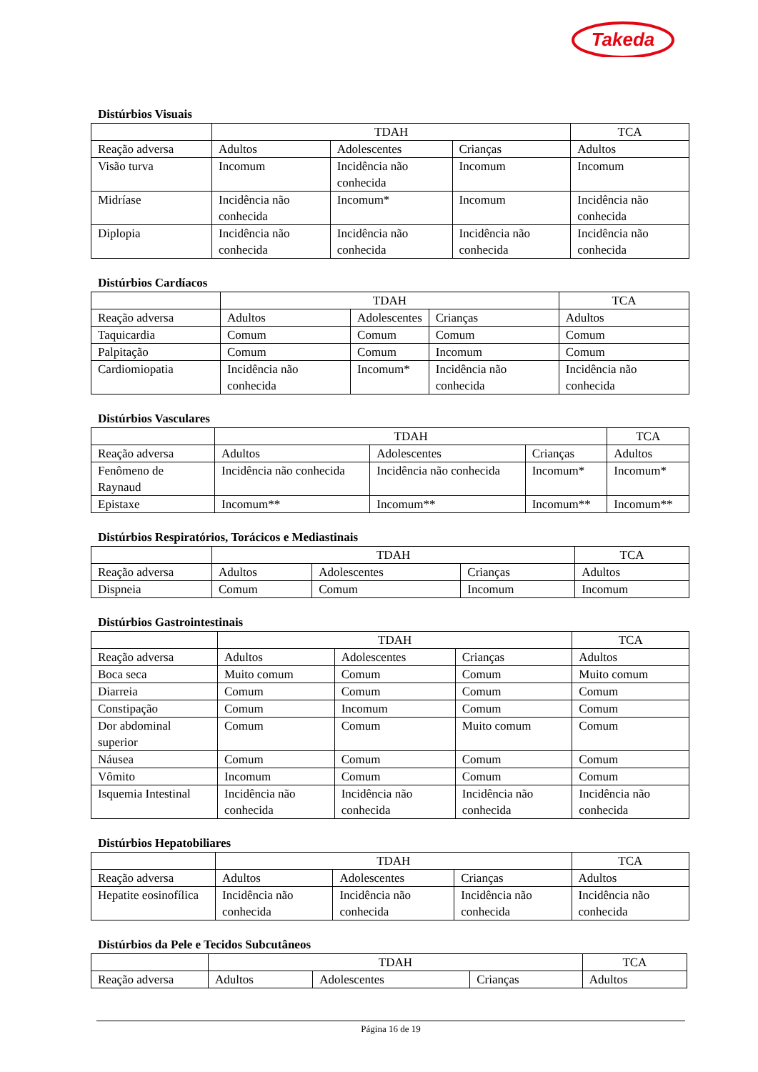Takeda
Distúrbios Visuais
| | TDAH | | | TCA |
| Reação adversa | Adultos | Adolescentes | Crianças | Adultos |
| Visão turva | Incomum | Incidência não conhecida | Incomum | Incomum |
| Midríase | Incidência não conhecida | Incomum* | Incomum | Incidência não conhecida |
| Diplopia | Incidência não conhecida | Incidência não conhecida | Incidência não conhecida | Incidência não conhecida |
Distúrbios Cardíacos
| | TDAH | | | TCA |
| Reação adversa | Adultos | Adolescentes | Crianças | Adultos |
| Taquicardia | Comum | Comum | Comum | Comum |
| Palpitação | Comum | Comum | Incomum | Comum |
| Cardiomiopatia | Incidência não conhecida | Incomum* | Incidência não conhecida | Incidência não conhecida |
Distúrbios Vasculares
| | TDAH | | | TCA |
| Reação adversa | Adultos | Adolescentes | Crianças | Adultos |
| Fenômeno de Raynaud | Incidência não conhecida | Incidência não conhecida | Incomum* | Incomum* |
| Epistaxe | Incomum** | Incomum** | Incomum** | Incomum** |
Distúrbios Respiratórios, Torácicos e Mediastinais
| | TDAH | | | TCA |
| Reação adversa | Adultos | Adolescentes | Crianças | Adultos |
| Dispneia | Comum | Comum | Incomum | Incomum |
Distúrbios Gastrointestinais
| | TDAH | | | TCA |
| Reação adversa | Adultos | Adolescentes | Crianças | Adultos |
| Boca seca | Muito comum | Comum | Comum | Muito comum |
| Diarreia | Comum | Comum | Comum | Comum |
| Constipação | Comum | Incomum | Comum | Comum |
| Dor abdominal superior | Comum | Comum | Muito comum | Comum |
| Náusea | Comum | Comum | Comum | Comum |
| Vômito | Incomum | Comum | Comum | Comum |
| Isquemia Intestinal | Incidência não conhecida | Incidência não conhecida | Incidência não conhecida | Incidência não conhecida |
Distúrbios Hepatobiliares
| | TDAH | | | TCA |
| Reação adversa | Adultos | Adolescentes | Crianças | Adultos |
| Hepatite eosinofílica | Incidência não conhecida | Incidência não conhecida | Incidência não conhecida | Incidência não conhecida |
Distúrbios da Pele e Tecidos Subcutâneos
| | TDAH | | | TCA |
| Reação adversa | Adultos | Adolescentes | Crianças | Adultos |
Página 16 de 19